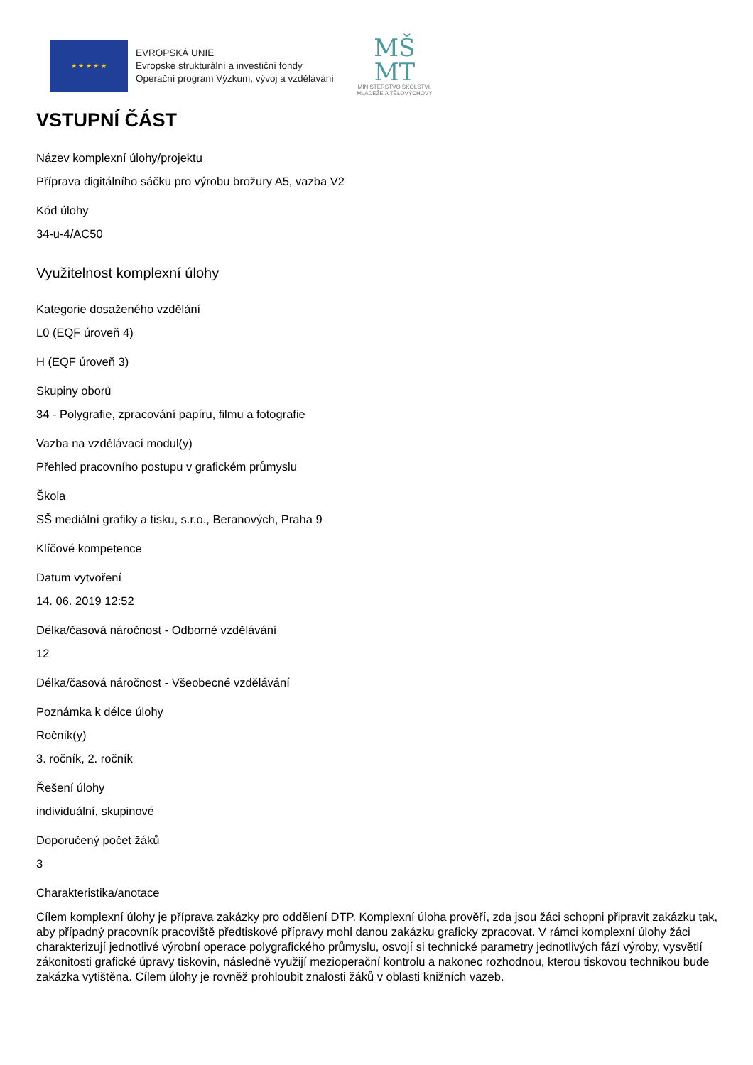★ ★ ★ ★ ★
EVROPSKÁ UNIE
Evropské strukturální a investiční fondy
Operační program Výzkum, vývoj a vzdělávání
MŠ
MT
MINISTERSTVO ŠKOLSTVÍ,
MLÁDEŽE A TĚLOVÝCHOVY
VSTUPNÍ ČÁST
Název komplexní úlohy/projektu
Příprava digitálního sáčku pro výrobu brožury A5, vazba V2
Kód úlohy
34-u-4/AC50
Využitelnost komplexní úlohy
Kategorie dosaženého vzdělání
L0 (EQF úroveň 4)
H (EQF úroveň 3)
Skupiny oborů
34 - Polygrafie, zpracování papíru, filmu a fotografie
Vazba na vzdělávací modul(y)
Přehled pracovního postupu v grafickém průmyslu
Škola
SŠ mediální grafiky a tisku, s.r.o., Beranových, Praha 9
Klíčové kompetence
Datum vytvoření
14. 06. 2019 12:52
Délka/časová náročnost - Odborné vzdělávání
12
Délka/časová náročnost - Všeobecné vzdělávání
Poznámka k délce úlohy
Ročník(y)
3. ročník, 2. ročník
Řešení úlohy
individuální, skupinové
Doporučený počet žáků
3
Charakteristika/anotace
Cílem komplexní úlohy je příprava zakázky pro oddělení DTP. Komplexní úloha prověří, zda jsou žáci schopni připravit zakázku tak, aby případný pracovník pracoviště předtiskové přípravy mohl danou zakázku graficky zpracovat. V rámci komplexní úlohy žáci charakterizují jednotlivé výrobní operace polygrafického průmyslu, osvojí si technické parametry jednotlivých fází výroby, vysvětlí zákonitosti grafické úpravy tiskovin, následně využijí mezioperační kontrolu a nakonec rozhodnou, kterou tiskovou technikou bude zakázka vytištěna. Cílem úlohy je rovněž prohloubit znalosti žáků v oblasti knižních vazeb.